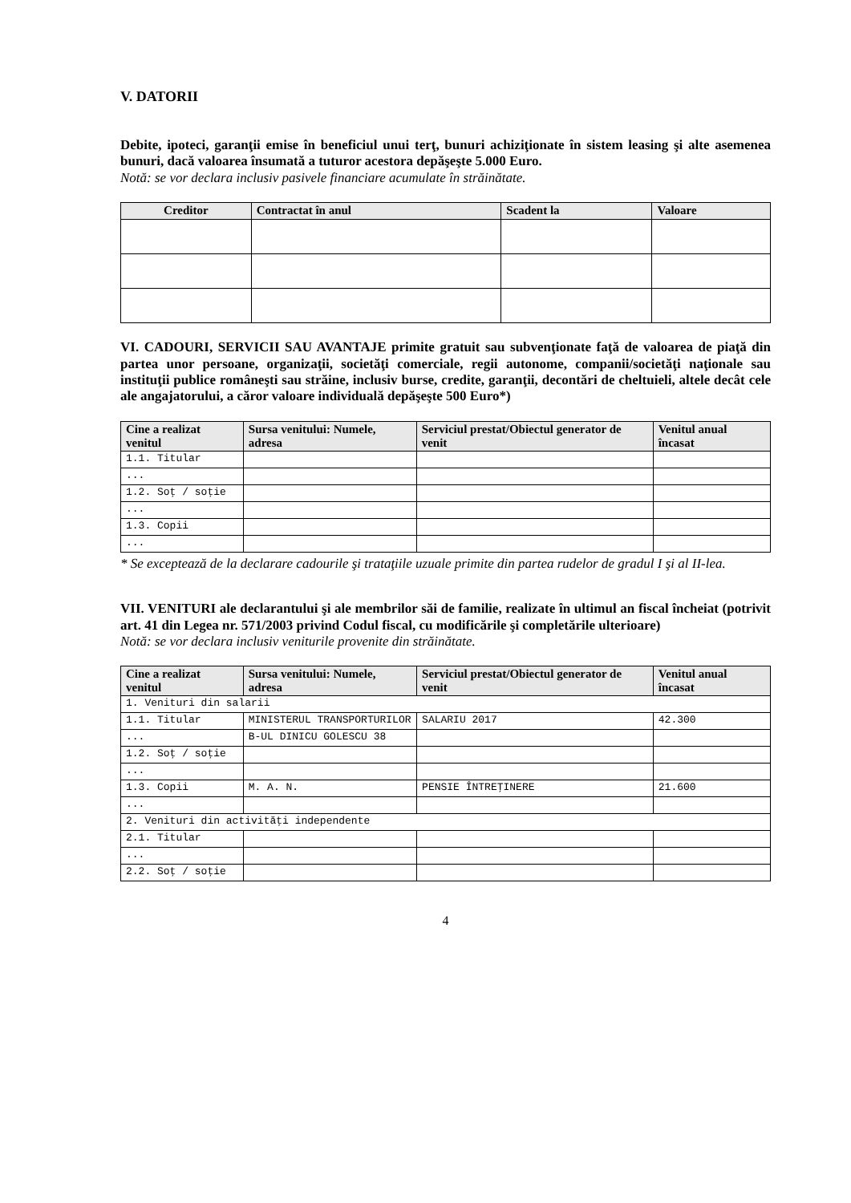V. DATORII
Debite, ipoteci, garanţii emise în beneficiul unui terţ, bunuri achiziţionate în sistem leasing şi alte asemenea bunuri, dacă valoarea însumată a tuturor acestora depăşeşte 5.000 Euro.
Notă: se vor declara inclusiv pasivele financiare acumulate în străinătate.
| Creditor | Contractat în anul | Scadent la | Valoare |
| --- | --- | --- | --- |
VI. CADOURI, SERVICII SAU AVANTAJE primite gratuit sau subvenţionate faţă de valoarea de piaţă din partea unor persoane, organizaţii, societăţi comerciale, regii autonome, companii/societăţi naţionale sau instituţii publice româneşti sau străine, inclusiv burse, credite, garanţii, decontări de cheltuieli, altele decât cele ale angajatorului, a căror valoare individuală depăşeşte 500 Euro*)
| Cine a realizat venitul | Sursa venitului: Numele, adresa | Serviciul prestat/Obiectul generator de venit | Venitul anual încasat |
| --- | --- | --- | --- |
| 1.1. Titular | | | |
| ... | | | |
| 1.2. Soţ / soţie | | | |
| ... | | | |
| 1.3. Copii | | | |
| ... | | | |
* Se exceptează de la declarare cadourile şi trataţiile uzuale primite din partea rudelor de gradul I şi al II-lea.
VII. VENITURI ale declarantului şi ale membrilor săi de familie, realizate în ultimul an fiscal încheiat (potrivit art. 41 din Legea nr. 571/2003 privind Codul fiscal, cu modificările şi completările ulterioare)
Notă: se vor declara inclusiv veniturile provenite din străinătate.
| Cine a realizat venitul | Sursa venitului: Numele, adresa | Serviciul prestat/Obiectul generator de venit | Venitul anual încasat |
| --- | --- | --- | --- |
| 1. Venituri din salarii | | | |
| 1.1. Titular | MINISTERUL TRANSPORTURILOR | SALARIU 2017 | 42.300 |
| ... | B-UL DINICU GOLESCU 38 | | |
| 1.2. Soţ / soţie | | | |
| ... | | | |
| 1.3. Copii | M. A. N. | PENSIE ÎNTREŢINERE | 21.600 |
| ... | | | |
| 2. Venituri din activităţi independente | | | |
| 2.1. Titular | | | |
| ... | | | |
| 2.2. Soţ / soţie | | | |
4